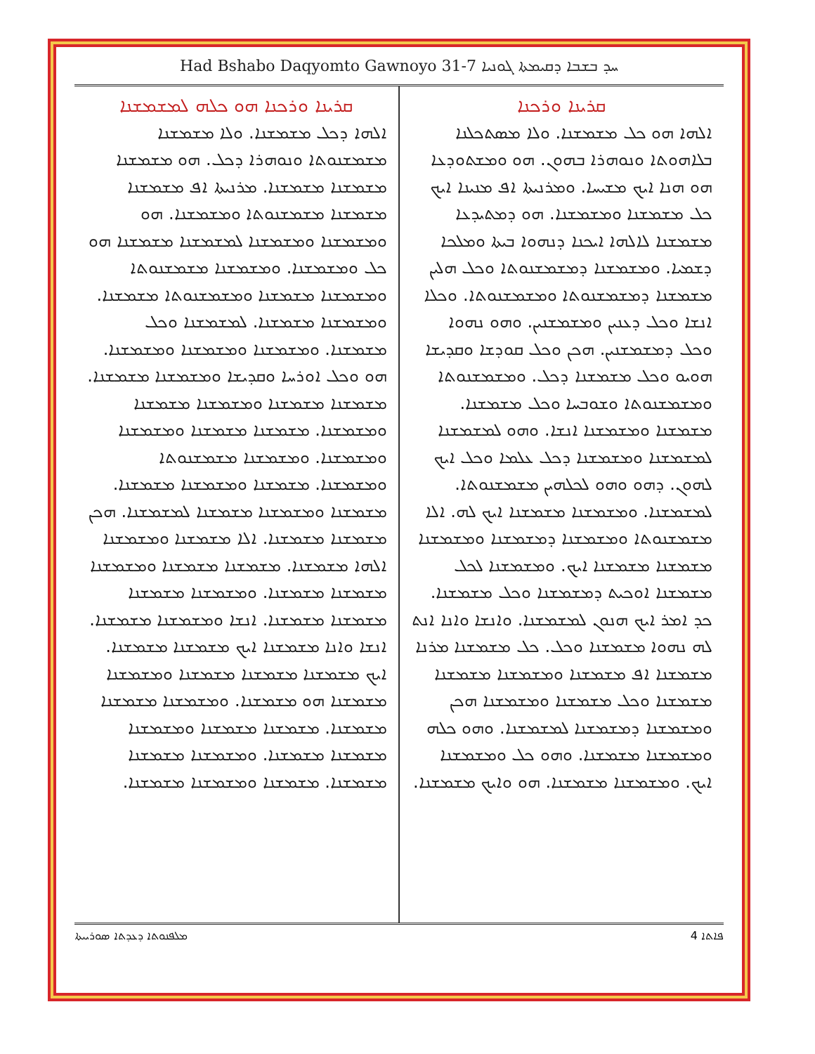Had Bshabo Daqyomto Gawnoyo 31-7 ܚܕ ܒܫܒܐ ܕܩܝܡܬܐ ܓܘܢܝܐ
ܩܪܝܢܐ ܘܪܟܢܐ
ܐܠܗܐ ܗܘ ܟܠ ܡܫܡܫܢܐ. ܘܠܐ ܡܣܬܟܠܢܐ ܒܠܐܗܘܬܐ ܘܢܘܗܪܐ ܒܗܘܢ. ܗܘ ܘܡܫܬܘܕܥܐ ܗܘ ܗܢܐ ܐܝܟ ܡܫܝܚܐ. ܘܡܪܢܝܬܐ ܐܦ ܡܢܝܢܐ ܐܝܟ ܟܠ ܡܫܡܫܢܐ ܘܡܫܡܫܢܐ. ܗܘ ܕܡܬܝܕܥܐ ܡܫܡܫܢܐ ܠܐܠܗܐ ܐܝܟܢܐ ܕܢܗܘܐ ܒܝܬܐ ܘܡܠܟܐ ܕܫܡܝܐ. ܘܡܫܡܫܢܐ ܕܡܫܡܫܢܘܬܐ ܘܟܠ ܗܠܝܢ ܡܫܡܫܢܐ ܕܡܫܡܫܢܘܬܐ ܘܡܫܡܫܢܘܬܐ. ܘܟܠܐ ܐܢܫܐ ܘܟܠ ܕܥܢܝܢ ܘܡܫܡܫܢܝܢ. ܘܗܘ ܢܗܘܐ ܘܟܠ ܕܡܫܡܫܢܝܢ. ܗܟܢ ܘܟܠ ܩܘܕܫܐ ܘܩܕܝܫܐ ܗܘܝܘ ܘܟܠ ܡܫܡܫܢܐ ܕܟܠ. ܘܡܫܡܫܢܘܬܐ ܘܡܫܡܫܢܘܬܐ ܘܫܘܒܚܐ ܘܟܠ ܡܫܡܫܢܐ. ܡܫܡܫܢܐ ܘܡܫܡܫܢܐ ܐܢܫܐ. ܘܗܘ ܠܡܫܡܫܢܐ ܠܡܫܡܫܢܐ ܘܡܫܡܫܢܐ ܕܟܠ ܥܠܡܐ ܘܟܠ ܐܝܟ ܠܗܘܢ. ܕܗܘ ܘܗܘ ܠܟܠܗܝܢ ܡܫܡܫܢܘܬܐ. ܠܡܫܡܫܢܐ. ܘܡܫܡܫܢܐ ܡܫܡܫܢܐ ܐܝܟ ܠܗ. ܐܠܐ ܡܫܡܫܢܘܬܐ ܘܡܫܡܫܢܐ ܕܡܫܡܫܢܐ ܘܡܫܡܫܢܐ ܡܫܡܫܢܐ ܡܫܡܫܢܐ ܐܝܟ. ܘܡܫܡܫܢܐ ܠܟܠ ܡܫܡܫܢܐ ܐܘܟܝܬ ܕܡܫܡܫܢܐ ܘܟܠ ܡܫܡܫܢܐ. ܟܕ ܐܡܪ ܐܝܟ ܗܢܘܢ ܠܡܫܡܫܢܐ. ܘܐܢܫܐ ܘܐܢܐ ܐܢܬ ܠܗ ܢܗܘܐ ܡܫܡܫܢܐ ܘܟܠ. ܟܠ ܡܫܡܫܢܐ ܡܪܢܐ ܡܫܡܫܢܐ ܐܦ ܡܫܡܫܢܐ ܘܡܫܡܫܢܐ ܡܫܡܫܢܐ ܡܫܡܫܢܐ ܘܟܠ ܡܫܡܫܢܐ ܘܡܫܡܫܢܐ ܗܟܢ ܘܡܫܡܫܢܐ ܕܡܫܡܫܢܐ ܠܡܫܡܫܢܐ. ܘܗܘ ܟܠܗ ܘܡܫܡܫܢܐ ܡܫܡܫܢܐ. ܘܗܘ ܟܠ ܘܡܫܡܫܢܐ ܐܝܟ. ܘܡܫܡܫܢܐ ܡܫܡܫܢܐ. ܗܘ ܘܐܝܟ ܡܫܡܫܢܐ.
ܩܪܝܢܐ ܘܪܟܢܐ ܗܘ ܟܠܗ ܠܡܫܡܫܢܐ
ܐܠܗܐ ܕܟܠ ܡܫܡܫܢܐ. ܘܠܐ ܡܫܡܫܢܐ ܡܫܡܫܢܘܬܐ ܘܢܘܗܪܐ ܕܟܠ. ܗܘ ܡܫܡܫܢܐ ܡܫܡܫܢܐ ܡܫܡܫܢܐ. ܡܪܢܝܬܐ ܐܦ ܡܫܡܫܢܐ ܡܫܡܫܢܐ ܡܫܡܫܢܘܬܐ ܘܡܫܡܫܢܐ. ܗܘ ܘܡܫܡܫܢܐ ܘܡܫܡܫܢܐ ܠܡܫܡܫܢܐ ܡܫܡܫܢܐ ܗܘ ܟܠ ܘܡܫܡܫܢܐ. ܘܡܫܡܫܢܐ ܡܫܡܫܢܘܬܐ ܘܡܫܡܫܢܐ ܡܫܡܫܢܐ ܘܡܫܡܫܢܘܬܐ ܡܫܡܫܢܐ. ܘܡܫܡܫܢܐ ܡܫܡܫܢܐ. ܠܡܫܡܫܢܐ ܘܟܠ ܡܫܡܫܢܐ. ܘܡܫܡܫܢܐ ܘܡܫܡܫܢܐ ܘܡܫܡܫܢܐ. ܗܘ ܘܟܠ ܐܘܪܚܐ ܘܩܕܝܫܐ ܘܡܫܡܫܢܐ ܡܫܡܫܢܐ. ܡܫܡܫܢܐ ܡܫܡܫܢܐ ܘܡܫܡܫܢܐ ܡܫܡܫܢܐ ܘܡܫܡܫܢܐ. ܡܫܡܫܢܐ ܡܫܡܫܢܐ ܘܡܫܡܫܢܐ ܘܡܫܡܫܢܐ. ܘܡܫܡܫܢܐ ܡܫܡܫܢܘܬܐ ܘܡܫܡܫܢܐ. ܡܫܡܫܢܐ ܘܡܫܡܫܢܐ ܡܫܡܫܢܐ. ܡܫܡܫܢܐ ܘܡܫܡܫܢܐ ܡܫܡܫܢܐ ܠܡܫܡܫܢܐ. ܗܟܢ ܡܫܡܫܢܐ ܡܫܡܫܢܐ. ܐܠܐ ܡܫܡܫܢܐ ܘܡܫܡܫܢܐ ܐܠܗܐ ܡܫܡܫܢܐ. ܡܫܡܫܢܐ ܡܫܡܫܢܐ ܘܡܫܡܫܢܐ ܡܫܡܫܢܐ ܡܫܡܫܢܐ. ܘܡܫܡܫܢܐ ܡܫܡܫܢܐ ܡܫܡܫܢܐ ܡܫܡܫܢܐ. ܐܢܫܐ ܘܡܫܡܫܢܐ ܡܫܡܫܢܐ. ܐܢܫܐ ܘܐܢܐ ܡܫܡܫܢܐ ܐܝܟ ܡܫܡܫܢܐ ܡܫܡܫܢܐ. ܐܝܟ ܡܫܡܫܢܐ ܡܫܡܫܢܐ ܡܫܡܫܢܐ ܘܡܫܡܫܢܐ ܡܫܡܫܢܐ ܗܘ ܡܫܡܫܢܐ. ܘܡܫܡܫܢܐ ܡܫܡܫܢܐ ܡܫܡܫܢܐ. ܡܫܡܫܢܐ ܡܫܡܫܢܐ ܘܡܫܡܫܢܐ ܡܫܡܫܢܐ ܡܫܡܫܢܐ. ܘܡܫܡܫܢܐ ܡܫܡܫܢܐ ܡܫܡܫܢܐ. ܡܫܡܫܢܐ ܘܡܫܡܫܢܐ ܡܫܡܫܢܐ.
ܡܠܦܢܘܬܐ ܕܥܕܬܐ ܣܘܪܝܝܬܐ ܦܐܬܐ 4